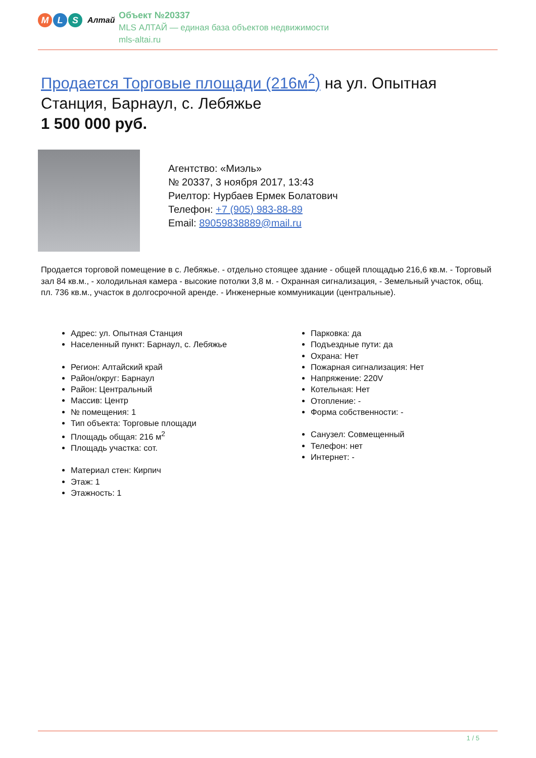M L S
Алтай
Объект №20337
MLS АЛТАЙ — единая база объектов недвижимости
mls-altai.ru
Продается Торговые площади (216м<sup>2</sup>) на ул. Опытная Станция, Барнаул, с. Лебяжье
1 500 000 руб.
Агентство: «Миэль»
№ 20337, 3 ноября 2017, 13:43
Риелтор: Нурбаев Ермек Болатович
Телефон: +7 (905) 983-88-89
Email: 89059838889@mail.ru
Продается торговой помещение в с. Лебяжье. - отдельно стоящее здание - общей площадью 216,6 кв.м. - Торговый зал 84 кв.м., - холодильная камера - высокие потолки 3,8 м. - Охранная сигнализация, - Земельный участок, общ. пл. 736 кв.м., участок в долгосрочной аренде. - Инженерные коммуникации (центральные).
Адрес: ул. Опытная Станция
Населенный пункт: Барнаул, с. Лебяжье
Регион: Алтайский край
Район/округ: Барнаул
Район: Центральный
Массив: Центр
№ помещения: 1
Тип объекта: Торговые площади
Площадь общая: 216 м<sup>2</sup>
Площадь участка: сот.
Материал стен: Кирпич
Этаж: 1
Этажность: 1
Парковка: да
Подъездные пути: да
Охрана: Нет
Пожарная сигнализация: Нет
Напряжение: 220V
Котельная: Нет
Отопление: -
Форма собственности: -
Санузел: Совмещенный
Телефон: нет
Интернет: -
1 / 5